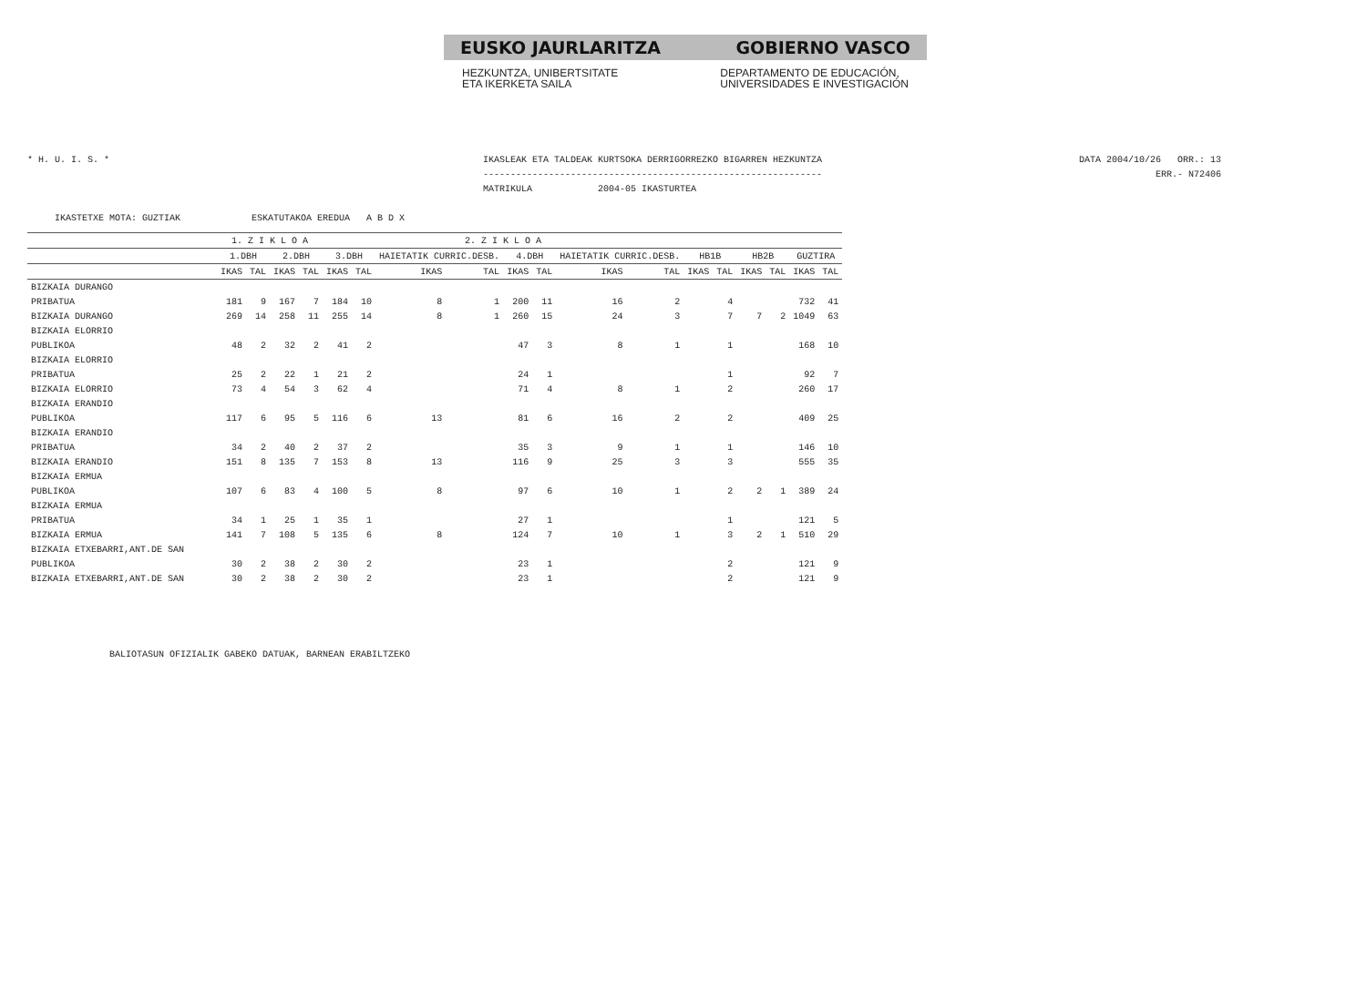EUSKO JAURLARITZA GOBIERNO VASCO
HEZKUNTZA, UNIBERTSITATE
ETA IKERKETA SAILA DEPARTAMENTO DE EDUCACIÓN,
UNIVERSIDADES E INVESTIGACIÓN
* H. U. I. S. * IKASLEAK ETA TALDEAK KURTSOKA DERRIGORREZKO BIGARREN HEZKUNTZA
--------------------------------------------------------------
MATRIKULA 2004-05 IKASTURTEA
DATA 2004/10/26 ORR.: 13
ERR.- N72406
IKASTETXE MOTA: GUZTIAK ESKATUTAKOA EREDUA A B D X
| | 1. Z I K L O A | | | | 2. Z I K L O A | | | | | | | | | | | | | |
| --- | --- | --- | --- | --- | --- | --- | --- | --- | --- | --- | --- | --- | --- | --- | --- | --- | --- | --- |
| | 1.DBH | | 2.DBH | | 3.DBH | | HAIETATIK CURRIC.DESB. | | 4.DBH | | HAIETATIK CURRIC.DESB. | | HB1B | | HB2B | | GUZTIRA | |
| | IKAS | TAL | IKAS | TAL | IKAS | TAL | IKAS | TAL | IKAS | TAL | IKAS | TAL | IKAS | TAL | IKAS | TAL | IKAS | TAL |
| BIZKAIA DURANGO | | | | | | | | | | | | | | | | | | |
| PRIBATUA | 181 | 9 | 167 | 7 | 184 | 10 | 8 | 1 | 200 | 11 | 16 | 2 | | 4 | | | 732 | 41 |
| BIZKAIA DURANGO | 269 | 14 | 258 | 11 | 255 | 14 | 8 | 1 | 260 | 15 | 24 | 3 | | 7 | 7 | 2 | 1049 | 63 |
| BIZKAIA ELORRIO | | | | | | | | | | | | | | | | | | |
| PUBLIKOA | 48 | 2 | 32 | 2 | 41 | 2 | | | 47 | 3 | 8 | 1 | | 1 | | | 168 | 10 |
| BIZKAIA ELORRIO | | | | | | | | | | | | | | | | | | |
| PRIBATUA | 25 | 2 | 22 | 1 | 21 | 2 | | | 24 | 1 | | | | 1 | | | 92 | 7 |
| BIZKAIA ELORRIO | 73 | 4 | 54 | 3 | 62 | 4 | | | 71 | 4 | 8 | 1 | | 2 | | | 260 | 17 |
| BIZKAIA ERANDIO | | | | | | | | | | | | | | | | | | |
| PUBLIKOA | 117 | 6 | 95 | 5 | 116 | 6 | 13 | | 81 | 6 | 16 | 2 | | 2 | | | 409 | 25 |
| BIZKAIA ERANDIO | | | | | | | | | | | | | | | | | | |
| PRIBATUA | 34 | 2 | 40 | 2 | 37 | 2 | | | 35 | 3 | 9 | 1 | | 1 | | | 146 | 10 |
| BIZKAIA ERANDIO | 151 | 8 | 135 | 7 | 153 | 8 | 13 | | 116 | 9 | 25 | 3 | | 3 | | | 555 | 35 |
| BIZKAIA ERMUA | | | | | | | | | | | | | | | | | | |
| PUBLIKOA | 107 | 6 | 83 | 4 | 100 | 5 | 8 | | 97 | 6 | 10 | 1 | | 2 | 2 | 1 | 389 | 24 |
| BIZKAIA ERMUA | | | | | | | | | | | | | | | | | | |
| PRIBATUA | 34 | 1 | 25 | 1 | 35 | 1 | | | 27 | 1 | | | | 1 | | | 121 | 5 |
| BIZKAIA ERMUA | 141 | 7 | 108 | 5 | 135 | 6 | 8 | | 124 | 7 | 10 | 1 | | 3 | 2 | 1 | 510 | 29 |
| BIZKAIA ETXEBARRI,ANT.DE SAN | | | | | | | | | | | | | | | | | | |
| PUBLIKOA | 30 | 2 | 38 | 2 | 30 | 2 | | | 23 | 1 | | | | 2 | | | 121 | 9 |
| BIZKAIA ETXEBARRI,ANT.DE SAN | 30 | 2 | 38 | 2 | 30 | 2 | | | 23 | 1 | | | | 2 | | | 121 | 9 |
BALIOTASUN OFIZIALIK GABEKO DATUAK, BARNEAN ERABILTZEKO